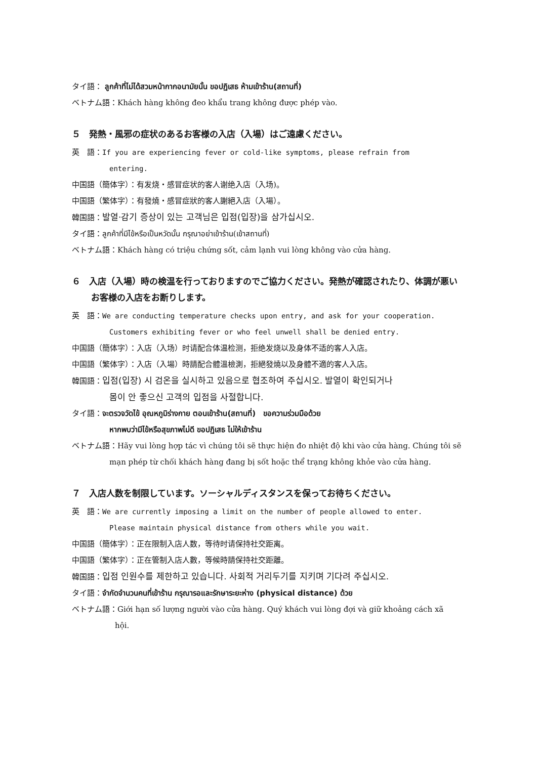タイ語： ลูกค้าที่ไม่ได้สวมหน้ากากอนามัยนั้น ขอปฏิเสธ ห้ามเข้าร้าน(สถานที่)
ベトナム語：Khách hàng không đeo khẩu trang không được phép vào.
５　発熱・風邪の症状のあるお客様の入店（入場）はご遠慮ください。
英　語：If you are experiencing fever or cold-like symptoms, please refrain from
entering.
中国語（簡体字）：有发烧・感冒症状的客人谢绝入店（入场)。
中国語（繁体字）：有發燒・感冒症狀的客人謝絕入店（入場）。
韓国語：발열·감기 증상이 있는 고객님은 입점(입장)을 삼가십시오.
タイ語：ลูกค้าที่มีไข้หรือเป็นหวัดนั้น กรุณาอย่าเข้าร้าน(เข้าสถานที่)
ベトナム語：Khách hàng có triệu chứng sốt, cảm lạnh vui lòng không vào cửa hàng.
６　入店（入場）時の検温を行っておりますのでご協力ください。発熱が確認されたり、体調が悪いお客様の入店をお断りします。
英　語：We are conducting temperature checks upon entry, and ask for your cooperation.
Customers exhibiting fever or who feel unwell shall be denied entry.
中国語（簡体字）：入店（入场）时请配合体温检测，拒绝发烧以及身体不适的客人入店。
中国語（繁体字）：入店（入場）時請配合體溫檢測，拒絕發燒以及身體不適的客人入店。
韓国語：입점(입장) 시 검온을 실시하고 있음으로 협조하여 주십시오. 발열이 확인되거나
몸이 안 좋으신 고객의 입점을 사절합니다.
タイ語：จะตรวจวัดไข้ อุณหภูมิร่างกาย ตอนเข้าร้าน(สถานที่)　ขอความร่วมมือด้วย
หากพบว่ามีไข้หรือสุขภาพไม่ดี ขอปฏิเสธ ไม่ให้เข้าร้าน
ベトナム語：Hãy vui lòng hợp tác vì chúng tôi sẽ thực hiện đo nhiệt độ khi vào cửa hàng. Chúng tôi sẽ
mạn phép từ chối khách hàng đang bị sốt hoặc thể trạng không khỏe vào cửa hàng.
７　入店人数を制限しています。ソーシャルディスタンスを保ってお待ちください。
英　語：We are currently imposing a limit on the number of people allowed to enter.
Please maintain physical distance from others while you wait.
中国語（簡体字）：正在限制入店人数，等待时请保持社交距离。
中国語（繁体字）：正在管制入店人數，等候時請保持社交距離。
韓国語：입점 인원수를 제한하고 있습니다. 사회적 거리두기를 지키며 기다려 주십시오.
タイ語：จำกัดจำนวนคนที่เข้าร้าน กรุณารอและรักษาระยะห่าง (physical distance) ด้วย
ベトナム語：Giới hạn số lượng người vào cửa hàng. Quý khách vui lòng đợi và giữ khoảng cách xã
hội.